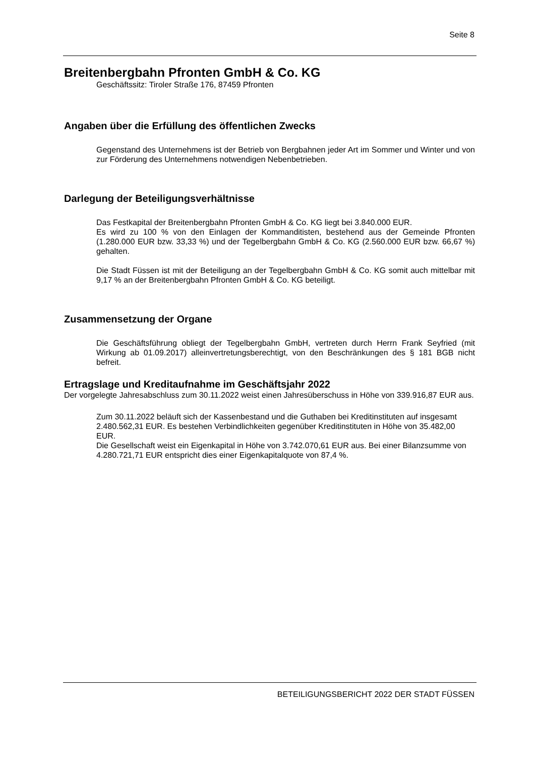Seite 8
Breitenbergbahn Pfronten GmbH & Co. KG
Geschäftssitz: Tiroler Straße 176, 87459 Pfronten
Angaben über die Erfüllung des öffentlichen Zwecks
Gegenstand des Unternehmens ist der Betrieb von Bergbahnen jeder Art im Sommer und Winter und von zur Förderung des Unternehmens notwendigen Nebenbetrieben.
Darlegung der Beteiligungsverhältnisse
Das Festkapital der Breitenbergbahn Pfronten GmbH & Co. KG liegt bei 3.840.000 EUR.
Es wird zu 100 % von den Einlagen der Kommanditisten, bestehend aus der Gemeinde Pfronten (1.280.000 EUR bzw. 33,33 %) und der Tegelbergbahn GmbH & Co. KG (2.560.000 EUR bzw. 66,67 %) gehalten.
Die Stadt Füssen ist mit der Beteiligung an der Tegelbergbahn GmbH & Co. KG somit auch mittelbar mit 9,17 % an der Breitenbergbahn Pfronten GmbH & Co. KG beteiligt.
Zusammensetzung der Organe
Die Geschäftsführung obliegt der Tegelbergbahn GmbH, vertreten durch Herrn Frank Seyfried (mit Wirkung ab 01.09.2017) alleinvertretungsberechtigt, von den Beschränkungen des § 181 BGB nicht befreit.
Ertragslage und Kreditaufnahme im Geschäftsjahr 2022
Der vorgelegte Jahresabschluss zum 30.11.2022 weist einen Jahresüberschuss in Höhe von 339.916,87 EUR aus.
Zum 30.11.2022 beläuft sich der Kassenbestand und die Guthaben bei Kreditinstituten auf insgesamt 2.480.562,31 EUR. Es bestehen Verbindlichkeiten gegenüber Kreditinstituten in Höhe von 35.482,00 EUR.
Die Gesellschaft weist ein Eigenkapital in Höhe von 3.742.070,61 EUR aus. Bei einer Bilanzsumme von 4.280.721,71 EUR entspricht dies einer Eigenkapitalquote von 87,4 %.
BETEILIGUNGSBERICHT 2022 DER STADT FÜSSEN